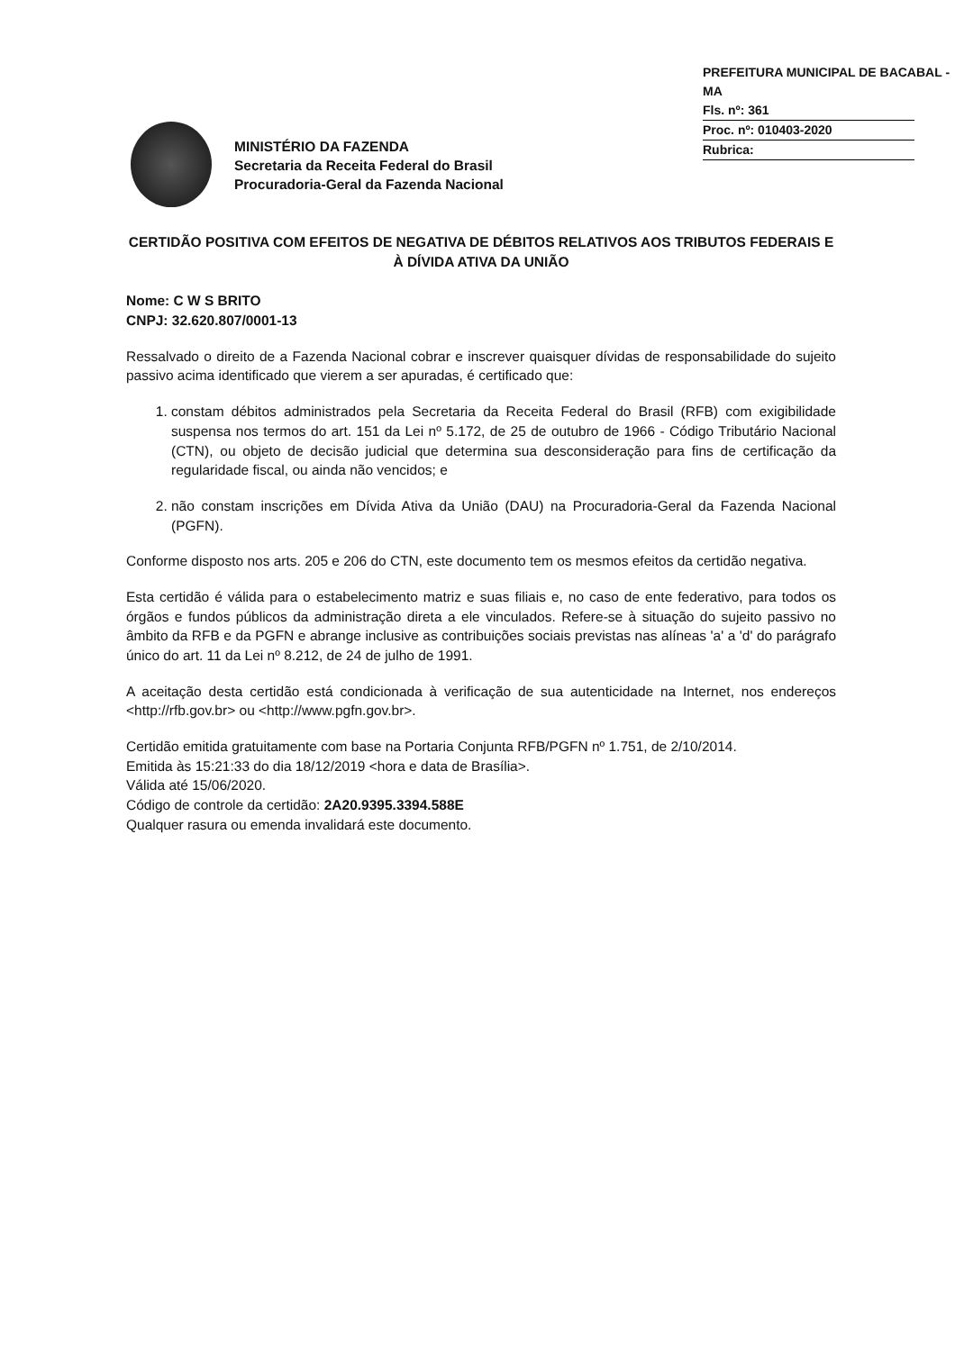PREFEITURA MUNICIPAL DE BACABAL - MA
Fls. nº: 361
Proc. nº: 010403-2020
Rubrica:
MINISTÉRIO DA FAZENDA
Secretaria da Receita Federal do Brasil
Procuradoria-Geral da Fazenda Nacional
CERTIDÃO POSITIVA COM EFEITOS DE NEGATIVA DE DÉBITOS RELATIVOS AOS TRIBUTOS FEDERAIS E À DÍVIDA ATIVA DA UNIÃO
Nome: C W S BRITO
CNPJ: 32.620.807/0001-13
Ressalvado o direito de a Fazenda Nacional cobrar e inscrever quaisquer dívidas de responsabilidade do sujeito passivo acima identificado que vierem a ser apuradas, é certificado que:
1. constam débitos administrados pela Secretaria da Receita Federal do Brasil (RFB) com exigibilidade suspensa nos termos do art. 151 da Lei nº 5.172, de 25 de outubro de 1966 - Código Tributário Nacional (CTN), ou objeto de decisão judicial que determina sua desconsideração para fins de certificação da regularidade fiscal, ou ainda não vencidos; e
2. não constam inscrições em Dívida Ativa da União (DAU) na Procuradoria-Geral da Fazenda Nacional (PGFN).
Conforme disposto nos arts. 205 e 206 do CTN, este documento tem os mesmos efeitos da certidão negativa.
Esta certidão é válida para o estabelecimento matriz e suas filiais e, no caso de ente federativo, para todos os órgãos e fundos públicos da administração direta a ele vinculados. Refere-se à situação do sujeito passivo no âmbito da RFB e da PGFN e abrange inclusive as contribuições sociais previstas nas alíneas 'a' a 'd' do parágrafo único do art. 11 da Lei nº 8.212, de 24 de julho de 1991.
A aceitação desta certidão está condicionada à verificação de sua autenticidade na Internet, nos endereços <http://rfb.gov.br> ou <http://www.pgfn.gov.br>.
Certidão emitida gratuitamente com base na Portaria Conjunta RFB/PGFN nº 1.751, de 2/10/2014.
Emitida às 15:21:33 do dia 18/12/2019 <hora e data de Brasília>.
Válida até 15/06/2020.
Código de controle da certidão: 2A20.9395.3394.588E
Qualquer rasura ou emenda invalidará este documento.